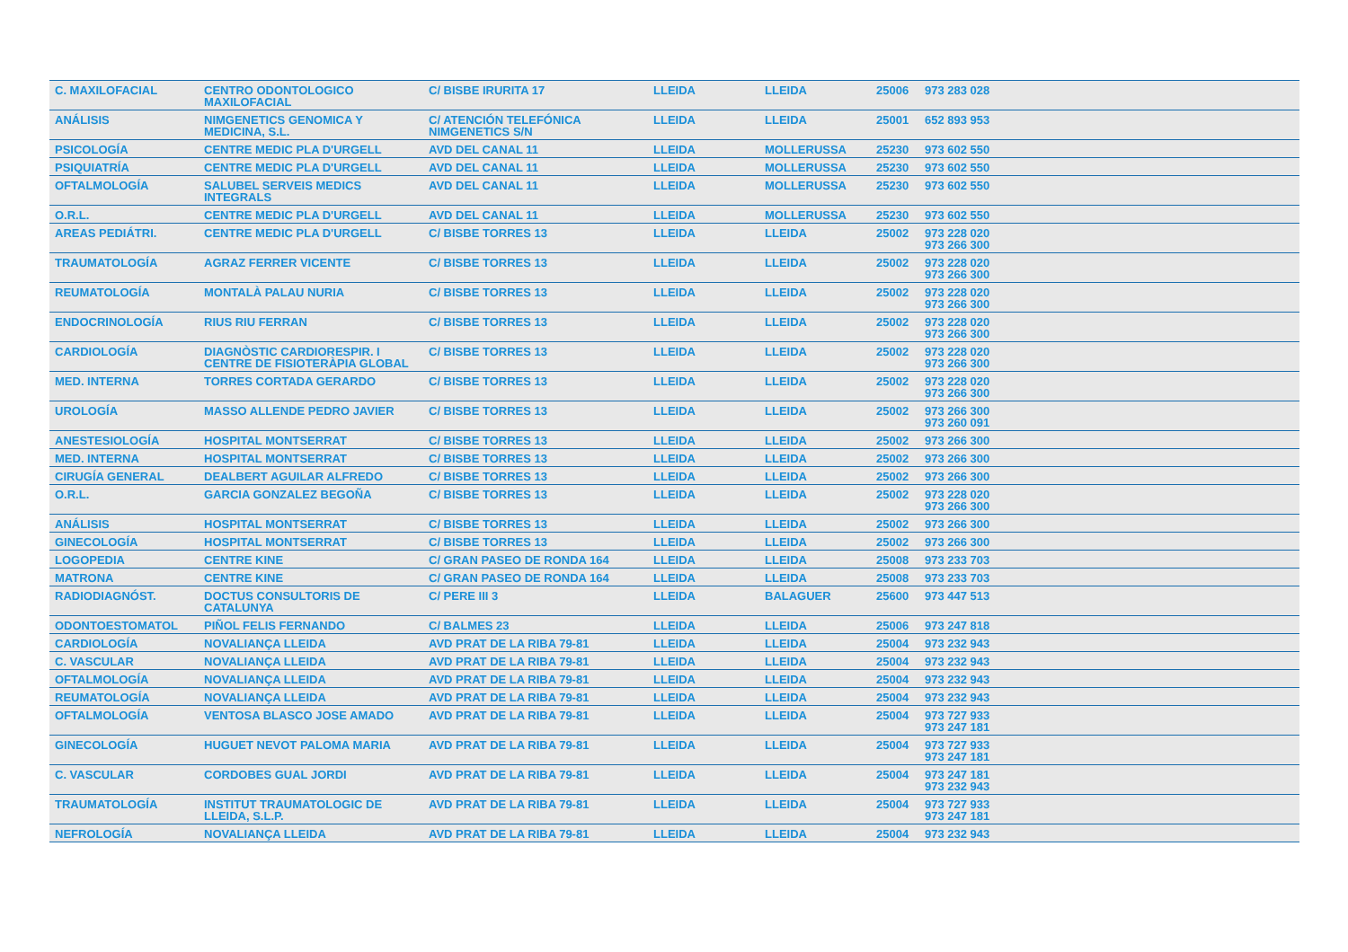| C. MAXILOFACIAL | CENTRO ODONTOLOGICO MAXILOFACIAL | C/ BISBE IRURITA 17 | LLEIDA | LLEIDA | 25006 | 973 283 028 |
| ANÁLISIS | NIMGENETICS GENOMICA Y MEDICINA, S.L. | C/ ATENCIÓN TELEFÓNICA NIMGENETICS S/N | LLEIDA | LLEIDA | 25001 | 652 893 953 |
| PSICOLOGÍA | CENTRE MEDIC PLA D'URGELL | AVD DEL CANAL 11 | LLEIDA | MOLLERUSSA | 25230 | 973 602 550 |
| PSIQUIATRÍA | CENTRE MEDIC PLA D'URGELL | AVD DEL CANAL 11 | LLEIDA | MOLLERUSSA | 25230 | 973 602 550 |
| OFTALMOLOGÍA | SALUBEL SERVEIS MEDICS INTEGRALS | AVD DEL CANAL 11 | LLEIDA | MOLLERUSSA | 25230 | 973 602 550 |
| O.R.L. | CENTRE MEDIC PLA D'URGELL | AVD DEL CANAL 11 | LLEIDA | MOLLERUSSA | 25230 | 973 602 550 |
| AREAS PEDIÁTRI. | CENTRE MEDIC PLA D'URGELL | C/ BISBE TORRES 13 | LLEIDA | LLEIDA | 25002 | 973 228 020 973 266 300 |
| TRAUMATOLOGÍA | AGRAZ FERRER VICENTE | C/ BISBE TORRES 13 | LLEIDA | LLEIDA | 25002 | 973 228 020 973 266 300 |
| REUMATOLOGÍA | MONTALÀ PALAU NURIA | C/ BISBE TORRES 13 | LLEIDA | LLEIDA | 25002 | 973 228 020 973 266 300 |
| ENDOCRINOLOGÍA | RIUS RIU FERRAN | C/ BISBE TORRES 13 | LLEIDA | LLEIDA | 25002 | 973 228 020 973 266 300 |
| CARDIOLOGÍA | DIAGNÒSTIC CARDIORESPIR. I CENTRE DE FISIOTERÀPIA GLOBAL | C/ BISBE TORRES 13 | LLEIDA | LLEIDA | 25002 | 973 228 020 973 266 300 |
| MED. INTERNA | TORRES CORTADA GERARDO | C/ BISBE TORRES 13 | LLEIDA | LLEIDA | 25002 | 973 228 020 973 266 300 |
| UROLOGÍA | MASSO ALLENDE PEDRO JAVIER | C/ BISBE TORRES 13 | LLEIDA | LLEIDA | 25002 | 973 266 300 973 260 091 |
| ANESTESIOLOGÍA | HOSPITAL MONTSERRAT | C/ BISBE TORRES 13 | LLEIDA | LLEIDA | 25002 | 973 266 300 |
| MED. INTERNA | HOSPITAL MONTSERRAT | C/ BISBE TORRES 13 | LLEIDA | LLEIDA | 25002 | 973 266 300 |
| CIRUGÍA GENERAL | DEALBERT AGUILAR ALFREDO | C/ BISBE TORRES 13 | LLEIDA | LLEIDA | 25002 | 973 266 300 |
| O.R.L. | GARCIA GONZALEZ BEGOÑA | C/ BISBE TORRES 13 | LLEIDA | LLEIDA | 25002 | 973 228 020 973 266 300 |
| ANÁLISIS | HOSPITAL MONTSERRAT | C/ BISBE TORRES 13 | LLEIDA | LLEIDA | 25002 | 973 266 300 |
| GINECOLOGÍA | HOSPITAL MONTSERRAT | C/ BISBE TORRES 13 | LLEIDA | LLEIDA | 25002 | 973 266 300 |
| LOGOPEDIA | CENTRE KINE | C/ GRAN PASEO DE RONDA 164 | LLEIDA | LLEIDA | 25008 | 973 233 703 |
| MATRONA | CENTRE KINE | C/ GRAN PASEO DE RONDA 164 | LLEIDA | LLEIDA | 25008 | 973 233 703 |
| RADIODIAGNÓST. | DOCTUS CONSULTORIS DE CATALUNYA | C/ PERE III 3 | LLEIDA | BALAGUER | 25600 | 973 447 513 |
| ODONTOESTOMATOL | PIÑOL FELIS FERNANDO | C/ BALMES 23 | LLEIDA | LLEIDA | 25006 | 973 247 818 |
| CARDIOLOGÍA | NOVALIANÇA LLEIDA | AVD PRAT DE LA RIBA 79-81 | LLEIDA | LLEIDA | 25004 | 973 232 943 |
| C. VASCULAR | NOVALIANÇA LLEIDA | AVD PRAT DE LA RIBA 79-81 | LLEIDA | LLEIDA | 25004 | 973 232 943 |
| OFTALMOLOGÍA | NOVALIANÇA LLEIDA | AVD PRAT DE LA RIBA 79-81 | LLEIDA | LLEIDA | 25004 | 973 232 943 |
| REUMATOLOGÍA | NOVALIANÇA LLEIDA | AVD PRAT DE LA RIBA 79-81 | LLEIDA | LLEIDA | 25004 | 973 232 943 |
| OFTALMOLOGÍA | VENTOSA BLASCO JOSE AMADO | AVD PRAT DE LA RIBA 79-81 | LLEIDA | LLEIDA | 25004 | 973 727 933 973 247 181 |
| GINECOLOGÍA | HUGUET NEVOT PALOMA MARIA | AVD PRAT DE LA RIBA 79-81 | LLEIDA | LLEIDA | 25004 | 973 727 933 973 247 181 |
| C. VASCULAR | CORDOBES GUAL JORDI | AVD PRAT DE LA RIBA 79-81 | LLEIDA | LLEIDA | 25004 | 973 247 181 973 232 943 |
| TRAUMATOLOGÍA | INSTITUT TRAUMATOLOGIC DE LLEIDA, S.L.P. | AVD PRAT DE LA RIBA 79-81 | LLEIDA | LLEIDA | 25004 | 973 727 933 973 247 181 |
| NEFROLOGÍA | NOVALIANÇA LLEIDA | AVD PRAT DE LA RIBA 79-81 | LLEIDA | LLEIDA | 25004 | 973 232 943 |